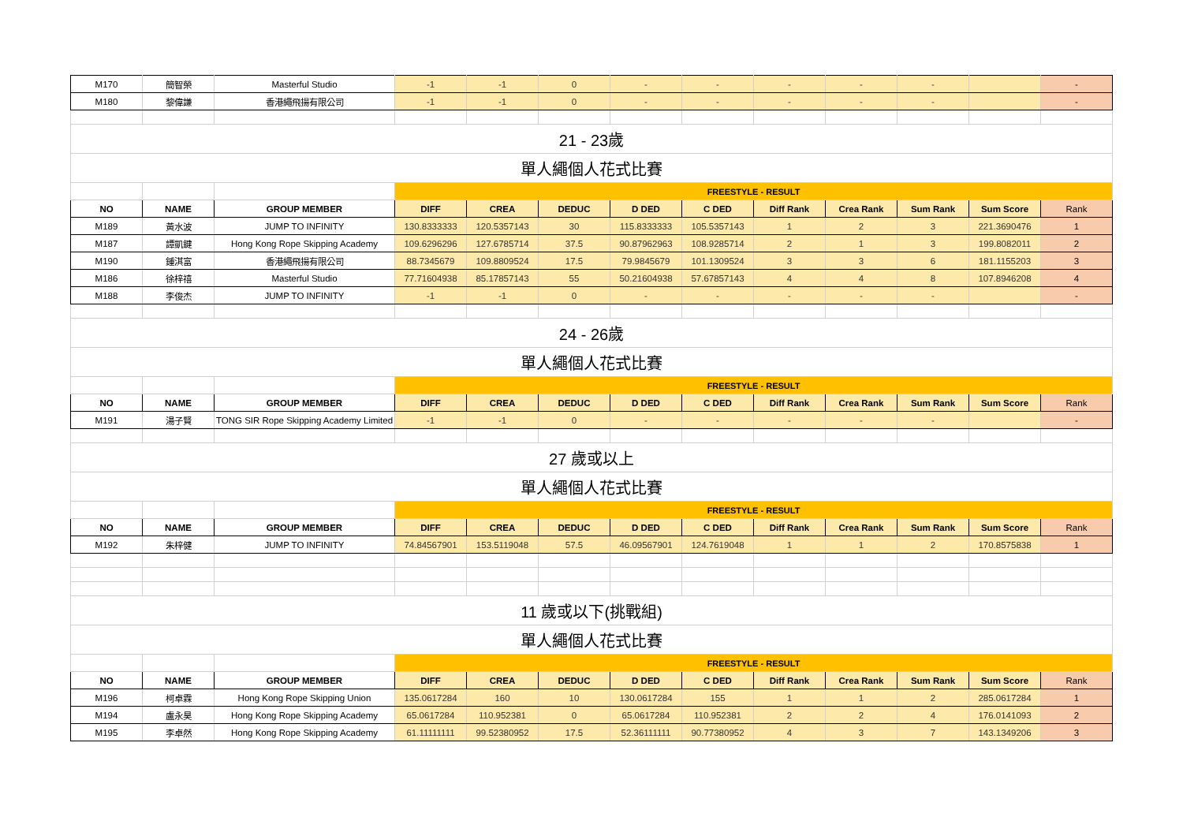| M170 | 簡智榮 | Masterful Studio | -1 | -1 | 0 | - | - | - | - | - | | - |
| M180 | 黎偉謙 | 香港繩飛揚有限公司 | -1 | -1 | 0 | - | - | - | - | - | | - |
| 21 - 23歲 | | | | | | | | | | | | |
| 單人繩個人花式比賽 | | | | | | | | | | | | |
| | | | FREESTYLE - RESULT | | | | | | | | | |
| NO | NAME | GROUP MEMBER | DIFF | CREA | DEDUC | D DED | C DED | Diff Rank | Crea Rank | Sum Rank | Sum Score | Rank |
| M189 | 黃水波 | JUMP TO INFINITY | 130.8333333 | 120.5357143 | 30 | 115.8333333 | 105.5357143 | 1 | 2 | 3 | 221.3690476 | 1 |
| M187 | 譚凱鍵 | Hong Kong Rope Skipping Academy | 109.6296296 | 127.6785714 | 37.5 | 90.87962963 | 108.9285714 | 2 | 1 | 3 | 199.8082011 | 2 |
| M190 | 鍾淇富 | 香港繩飛揚有限公司 | 88.7345679 | 109.8809524 | 17.5 | 79.9845679 | 101.1309524 | 3 | 3 | 6 | 181.1155203 | 3 |
| M186 | 徐梓禧 | Masterful Studio | 77.71604938 | 85.17857143 | 55 | 50.21604938 | 57.67857143 | 4 | 4 | 8 | 107.8946208 | 4 |
| M188 | 李俊杰 | JUMP TO INFINITY | -1 | -1 | 0 | - | - | - | - | - | | - |
| 24 - 26歲 | | | | | | | | | | | | |
| 單人繩個人花式比賽 | | | | | | | | | | | | |
| | | | FREESTYLE - RESULT | | | | | | | | | |
| NO | NAME | GROUP MEMBER | DIFF | CREA | DEDUC | D DED | C DED | Diff Rank | Crea Rank | Sum Rank | Sum Score | Rank |
| M191 | 湯子賢 | TONG SIR Rope Skipping Academy Limited | -1 | -1 | 0 | - | - | - | - | - | | - |
| 27 歲或以上 | | | | | | | | | | | | |
| 單人繩個人花式比賽 | | | | | | | | | | | | |
| | | | FREESTYLE - RESULT | | | | | | | | | |
| NO | NAME | GROUP MEMBER | DIFF | CREA | DEDUC | D DED | C DED | Diff Rank | Crea Rank | Sum Rank | Sum Score | Rank |
| M192 | 朱梓健 | JUMP TO INFINITY | 74.84567901 | 153.5119048 | 57.5 | 46.09567901 | 124.7619048 | 1 | 1 | 2 | 170.8575838 | 1 |
| 11 歲或以下(挑戰組) | | | | | | | | | | | | |
| 單人繩個人花式比賽 | | | | | | | | | | | | |
| | | | FREESTYLE - RESULT | | | | | | | | | |
| NO | NAME | GROUP MEMBER | DIFF | CREA | DEDUC | D DED | C DED | Diff Rank | Crea Rank | Sum Rank | Sum Score | Rank |
| M196 | 柯卓霖 | Hong Kong Rope Skipping Union | 135.0617284 | 160 | 10 | 130.0617284 | 155 | 1 | 1 | 2 | 285.0617284 | 1 |
| M194 | 盧永昊 | Hong Kong Rope Skipping Academy | 65.0617284 | 110.952381 | 0 | 65.0617284 | 110.952381 | 2 | 2 | 4 | 176.0141093 | 2 |
| M195 | 李卓然 | Hong Kong Rope Skipping Academy | 61.11111111 | 99.52380952 | 17.5 | 52.36111111 | 90.77380952 | 4 | 3 | 7 | 143.1349206 | 3 |